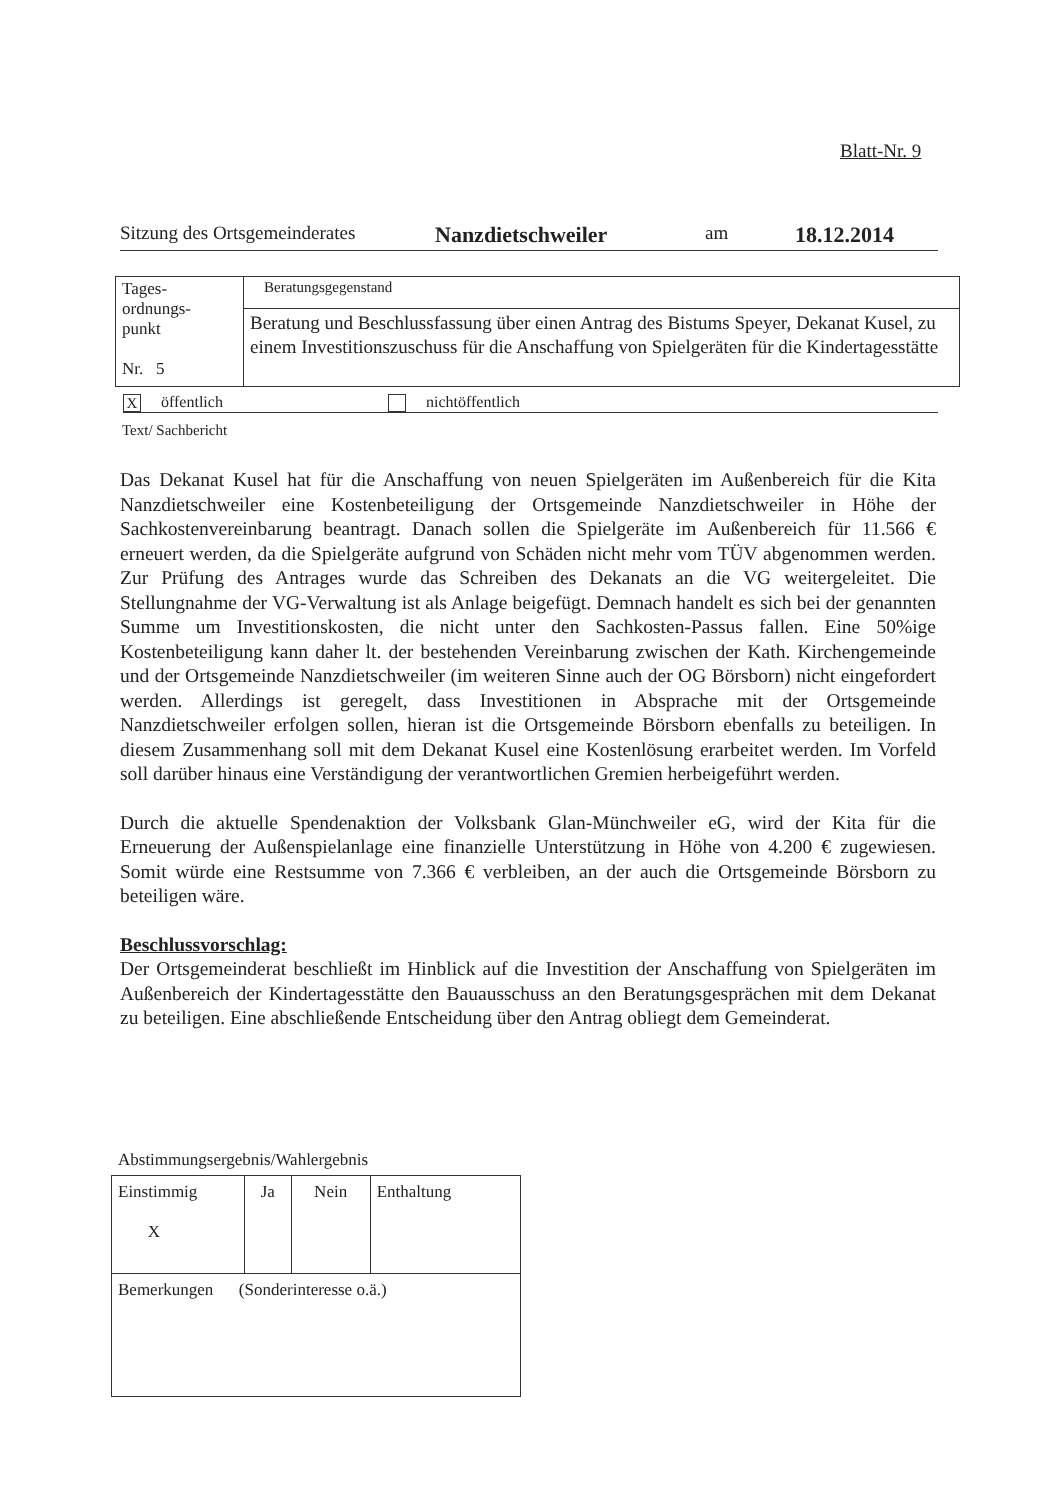Blatt-Nr. 9
Sitzung des Ortsgemeinderates Nanzdietschweiler am 18.12.2014
| Tages- ordnungs- punkt Nr. 5 | Beratungsgegenstand |
| | Beratung und Beschlussfassung über einen Antrag des Bistums Speyer, Dekanat Kusel, zu einem Investitionszuschuss für die Anschaffung von Spielgeräten für die Kindertagesstätte |
Xöffentlich nichtöffentlich
Text/ Sachbericht
Das Dekanat Kusel hat für die Anschaffung von neuen Spielgeräten im Außenbereich für die Kita Nanzdietschweiler eine Kostenbeteiligung der Ortsgemeinde Nanzdietschweiler in Höhe der Sachkostenvereinbarung beantragt. Danach sollen die Spielgeräte im Außenbereich für 11.566 € erneuert werden, da die Spielgeräte aufgrund von Schäden nicht mehr vom TÜV abgenommen werden. Zur Prüfung des Antrages wurde das Schreiben des Dekanats an die VG weitergeleitet. Die Stellungnahme der VG-Verwaltung ist als Anlage beigefügt. Demnach handelt es sich bei der genannten Summe um Investitionskosten, die nicht unter den Sachkosten-Passus fallen. Eine 50%ige Kostenbeteiligung kann daher lt. der bestehenden Vereinbarung zwischen der Kath. Kirchengemeinde und der Ortsgemeinde Nanzdietschweiler (im weiteren Sinne auch der OG Börsborn) nicht eingefordert werden. Allerdings ist geregelt, dass Investitionen in Absprache mit der Ortsgemeinde Nanzdietschweiler erfolgen sollen, hieran ist die Ortsgemeinde Börsborn ebenfalls zu beteiligen. In diesem Zusammenhang soll mit dem Dekanat Kusel eine Kostenlösung erarbeitet werden. Im Vorfeld soll darüber hinaus eine Verständigung der verantwortlichen Gremien herbeigeführt werden.
Durch die aktuelle Spendenaktion der Volksbank Glan-Münchweiler eG, wird der Kita für die Erneuerung der Außenspielanlage eine finanzielle Unterstützung in Höhe von 4.200 € zugewiesen. Somit würde eine Restsumme von 7.366 € verbleiben, an der auch die Ortsgemeinde Börsborn zu beteiligen wäre.
Beschlussvorschlag:
Der Ortsgemeinderat beschließt im Hinblick auf die Investition der Anschaffung von Spielgeräten im Außenbereich der Kindertagesstätte den Bauausschuss an den Beratungsgesprächen mit dem Dekanat zu beteiligen. Eine abschließende Entscheidung über den Antrag obliegt dem Gemeinderat.
Abstimmungsergebnis/Wahlergebnis
| Einstimmig X | Ja | Nein | Enthaltung |
| Bemerkungen (Sonderinteresse o.ä.) | | | |